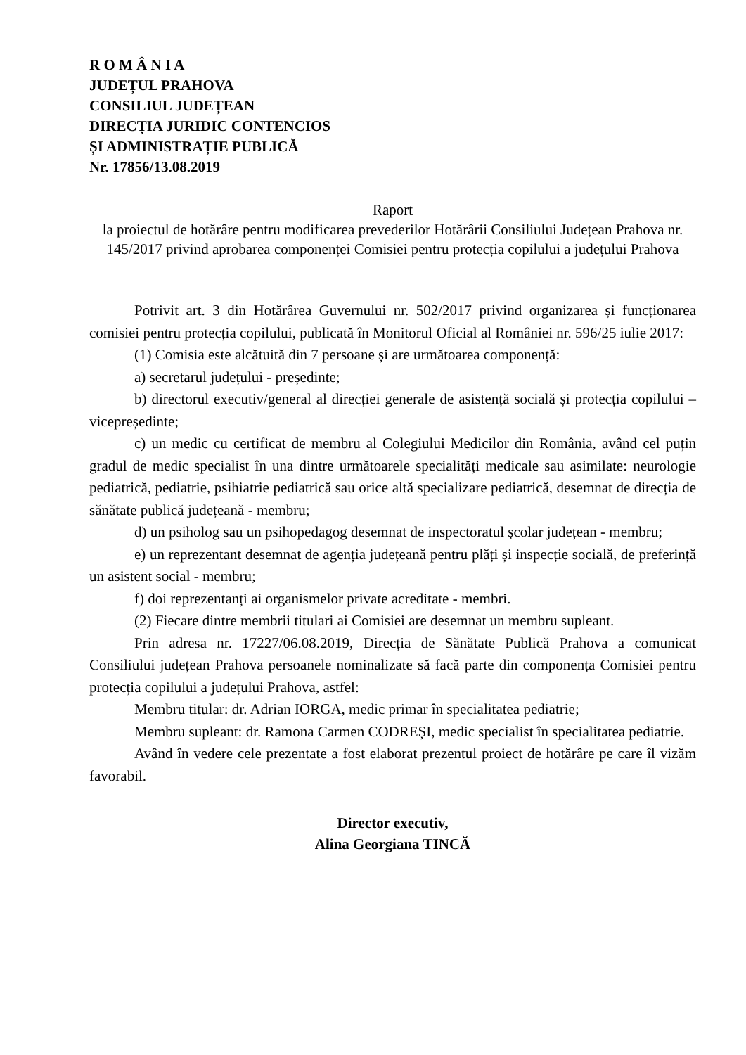R O M Â N I A
JUDEȚUL PRAHOVA
CONSILIUL JUDEȚEAN
DIRECȚIA JURIDIC CONTENCIOS
ȘI ADMINISTRAȚIE PUBLICĂ
Nr. 17856/13.08.2019
Raport
la proiectul de hotărâre pentru modificarea prevederilor Hotărârii Consiliului Județean Prahova nr. 145/2017 privind aprobarea componenței Comisiei pentru protecția copilului a județului Prahova
Potrivit art. 3 din Hotărârea Guvernului nr. 502/2017 privind organizarea și funcționarea comisiei pentru protecția copilului, publicată în Monitorul Oficial al României nr. 596/25 iulie 2017:
(1) Comisia este alcătuită din 7 persoane și are următoarea componență:
a) secretarul județului - președinte;
b) directorul executiv/general al direcției generale de asistență socială și protecția copilului – vicepreședinte;
c) un medic cu certificat de membru al Colegiului Medicilor din România, având cel puțin gradul de medic specialist în una dintre următoarele specialități medicale sau asimilate: neurologie pediatrică, pediatrie, psihiatrie pediatrică sau orice altă specializare pediatrică, desemnat de direcția de sănătate publică județeană - membru;
d) un psiholog sau un psihopedagog desemnat de inspectoratul școlar județean - membru;
e) un reprezentant desemnat de agenția județeană pentru plăți și inspecție socială, de preferință un asistent social - membru;
f) doi reprezentanți ai organismelor private acreditate - membri.
(2) Fiecare dintre membrii titulari ai Comisiei are desemnat un membru supleant.
Prin adresa nr. 17227/06.08.2019, Direcția de Sănătate Publică Prahova a comunicat Consiliului județean Prahova persoanele nominalizate să facă parte din componența Comisiei pentru protecția copilului a județului Prahova, astfel:
Membru titular: dr. Adrian IORGA, medic primar în specialitatea pediatrie;
Membru supleant: dr. Ramona Carmen CODREȘI, medic specialist în specialitatea pediatrie.
Având în vedere cele prezentate a fost elaborat prezentul proiect de hotărâre pe care îl vizăm favorabil.
Director executiv,
Alina Georgiana TINCĂ